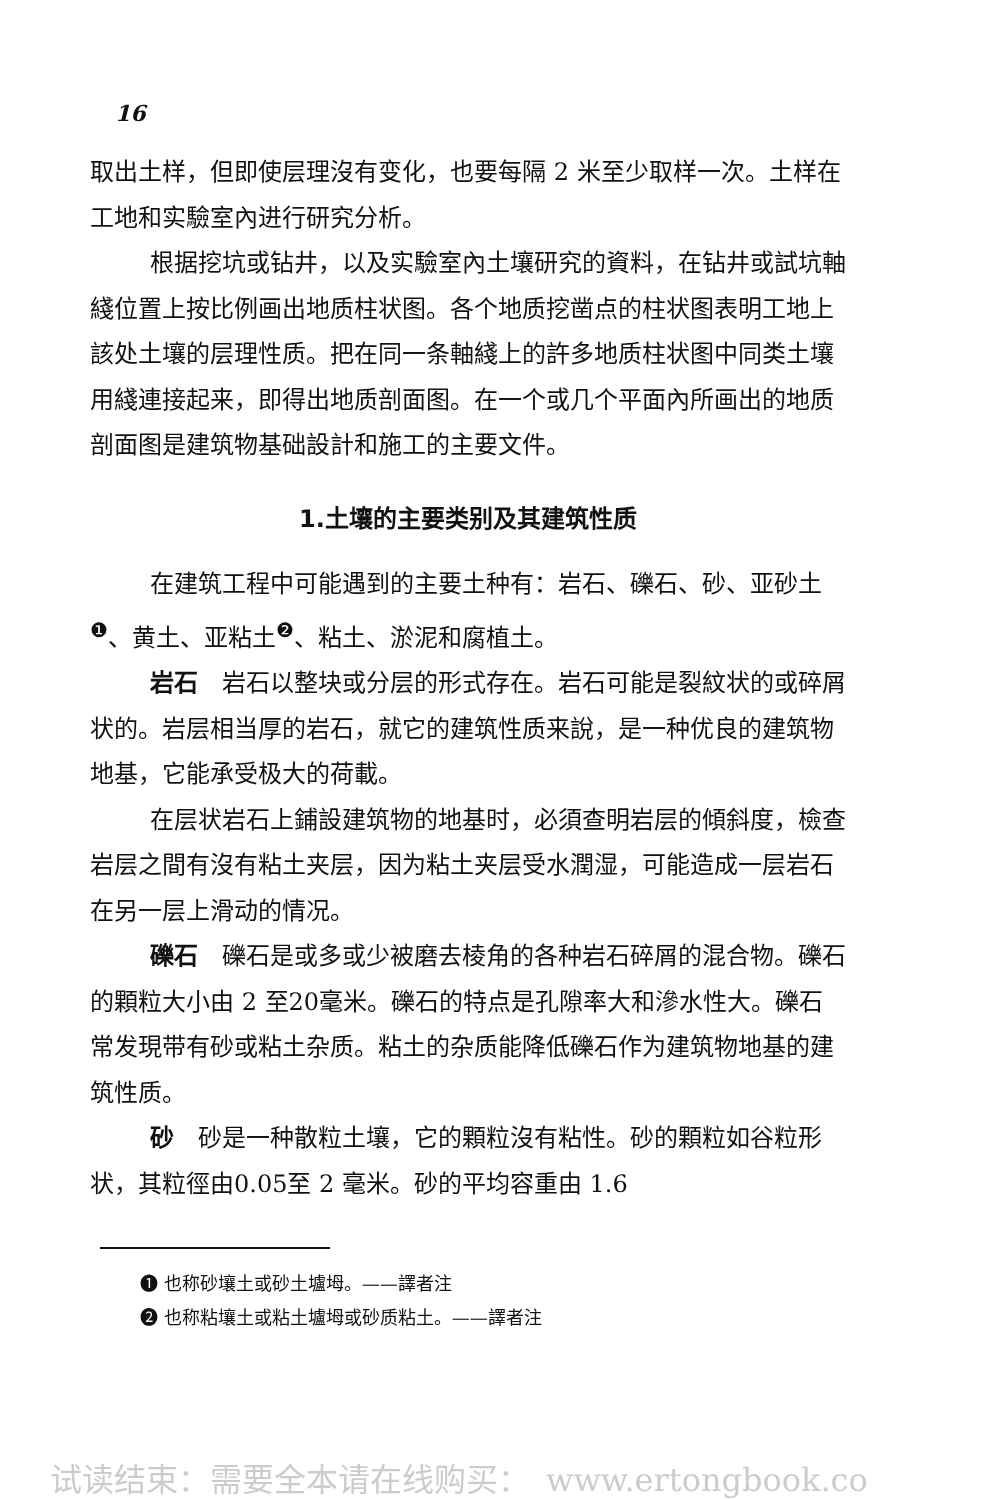16
取出土样，但即使层理沒有变化，也要每隔 2 米至少取样一次。土样在工地和实驗室內进行研究分析。
根据挖坑或钻井，以及实驗室內土壤研究的資料，在钻井或試坑軸綫位置上按比例画出地质柱状图。各个地质挖凿点的柱状图表明工地上該处土壤的层理性质。把在同一条軸綫上的許多地质柱状图中同类土壤用綫連接起来，即得出地质剖面图。在一个或几个平面內所画出的地质剖面图是建筑物基础設計和施工的主要文件。
1.土壤的主要类别及其建筑性质
在建筑工程中可能遇到的主要土种有：岩石、礫石、砂、亚砂土<sup>❶</sup>、黄土、亚粘土<sup>❷</sup>、粘土、淤泥和腐植土。
岩石　岩石以整块或分层的形式存在。岩石可能是裂紋状的或碎屑状的。岩层相当厚的岩石，就它的建筑性质来說，是一种优良的建筑物地基，它能承受极大的荷載。
在层状岩石上鋪設建筑物的地基时，必須查明岩层的傾斜度，檢查岩层之間有沒有粘土夹层，因为粘土夹层受水潤湿，可能造成一层岩石在另一层上滑动的情况。
礫石　礫石是或多或少被磨去棱角的各种岩石碎屑的混合物。礫石的顆粒大小由 2 至20毫米。礫石的特点是孔隙率大和滲水性大。礫石常发現带有砂或粘土杂质。粘土的杂质能降低礫石作为建筑物地基的建筑性质。
砂　砂是一种散粒土壤，它的顆粒沒有粘性。砂的顆粒如谷粒形状，其粒徑由0.05至 2 毫米。砂的平均容重由 1.6
❶ 也称砂壤土或砂土壚坶。——譯者注
❷ 也称粘壤土或粘土壚坶或砂质粘土。——譯者注
试读结束：需要全本请在线购买：　www.ertongbook.co